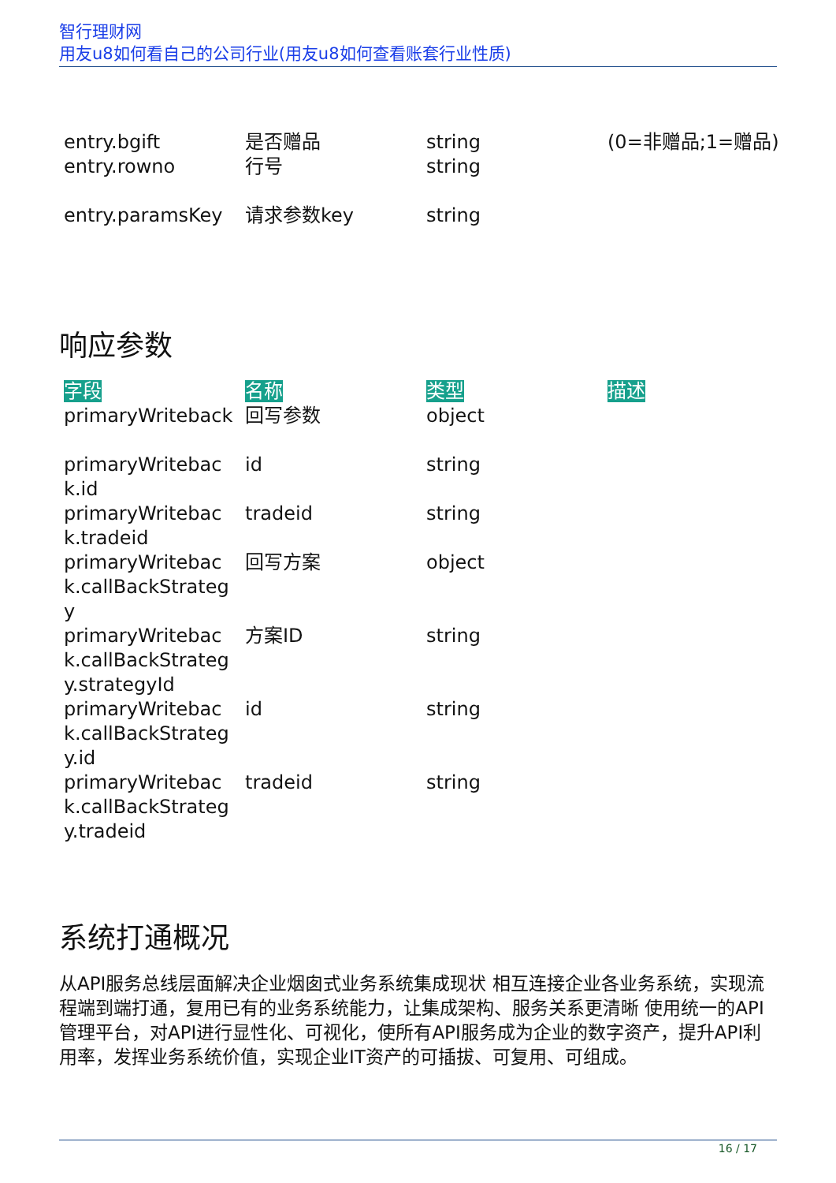智行理财网
用友u8如何看自己的公司行业(用友u8如何查看账套行业性质)
| entry.bgift | 是否赠品 | string | (0=非赠品;1=赠品) |
| entry.rowno | 行号 | string | |
| entry.paramsKey | 请求参数key | string | |
响应参数
| 字段 | 名称 | 类型 | 描述 |
| --- | --- | --- | --- |
| primaryWriteback | 回写参数 | object | |
| primaryWriteback.id | id | string | |
| primaryWriteback.tradeid | tradeid | string | |
| primaryWriteback.callBackStrategy | 回写方案 | object | |
| primaryWriteback.callBackStrategy.strategyId | 方案ID | string | |
| primaryWriteback.callBackStrategy.id | id | string | |
| primaryWriteback.callBackStrategy.tradeid | tradeid | string | |
系统打通概况
从API服务总线层面解决企业烟囱式业务系统集成现状 相互连接企业各业务系统，实现流程端到端打通，复用已有的业务系统能力，让集成架构、服务关系更清晰 使用统一的API管理平台，对API进行显性化、可视化，使所有API服务成为企业的数字资产，提升API利用率，发挥业务系统价值，实现企业IT资产的可插拔、可复用、可组成。
16 / 17